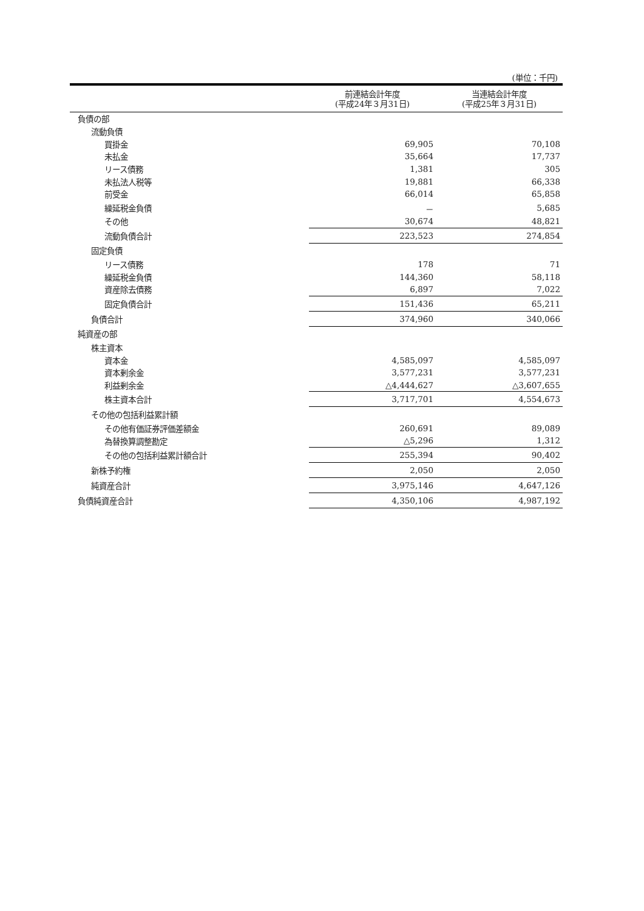(単位：千円)
| | 前連結会計年度 (平成24年３月31日) | 当連結会計年度 (平成25年３月31日) |
| --- | --- | --- |
| 負債の部 | | |
| 流動負債 | | |
| 買掛金 | 69,905 | 70,108 |
| 未払金 | 35,664 | 17,737 |
| リース債務 | 1,381 | 305 |
| 未払法人税等 | 19,881 | 66,338 |
| 前受金 | 66,014 | 65,858 |
| 繰延税金負債 | － | 5,685 |
| その他 | 30,674 | 48,821 |
| 流動負債合計 | 223,523 | 274,854 |
| 固定負債 | | |
| リース債務 | 178 | 71 |
| 繰延税金負債 | 144,360 | 58,118 |
| 資産除去債務 | 6,897 | 7,022 |
| 固定負債合計 | 151,436 | 65,211 |
| 負債合計 | 374,960 | 340,066 |
| 純資産の部 | | |
| 株主資本 | | |
| 資本金 | 4,585,097 | 4,585,097 |
| 資本剰余金 | 3,577,231 | 3,577,231 |
| 利益剰余金 | △4,444,627 | △3,607,655 |
| 株主資本合計 | 3,717,701 | 4,554,673 |
| その他の包括利益累計額 | | |
| その他有価証券評価差額金 | 260,691 | 89,089 |
| 為替換算調整勘定 | △5,296 | 1,312 |
| その他の包括利益累計額合計 | 255,394 | 90,402 |
| 新株予約権 | 2,050 | 2,050 |
| 純資産合計 | 3,975,146 | 4,647,126 |
| 負債純資産合計 | 4,350,106 | 4,987,192 |